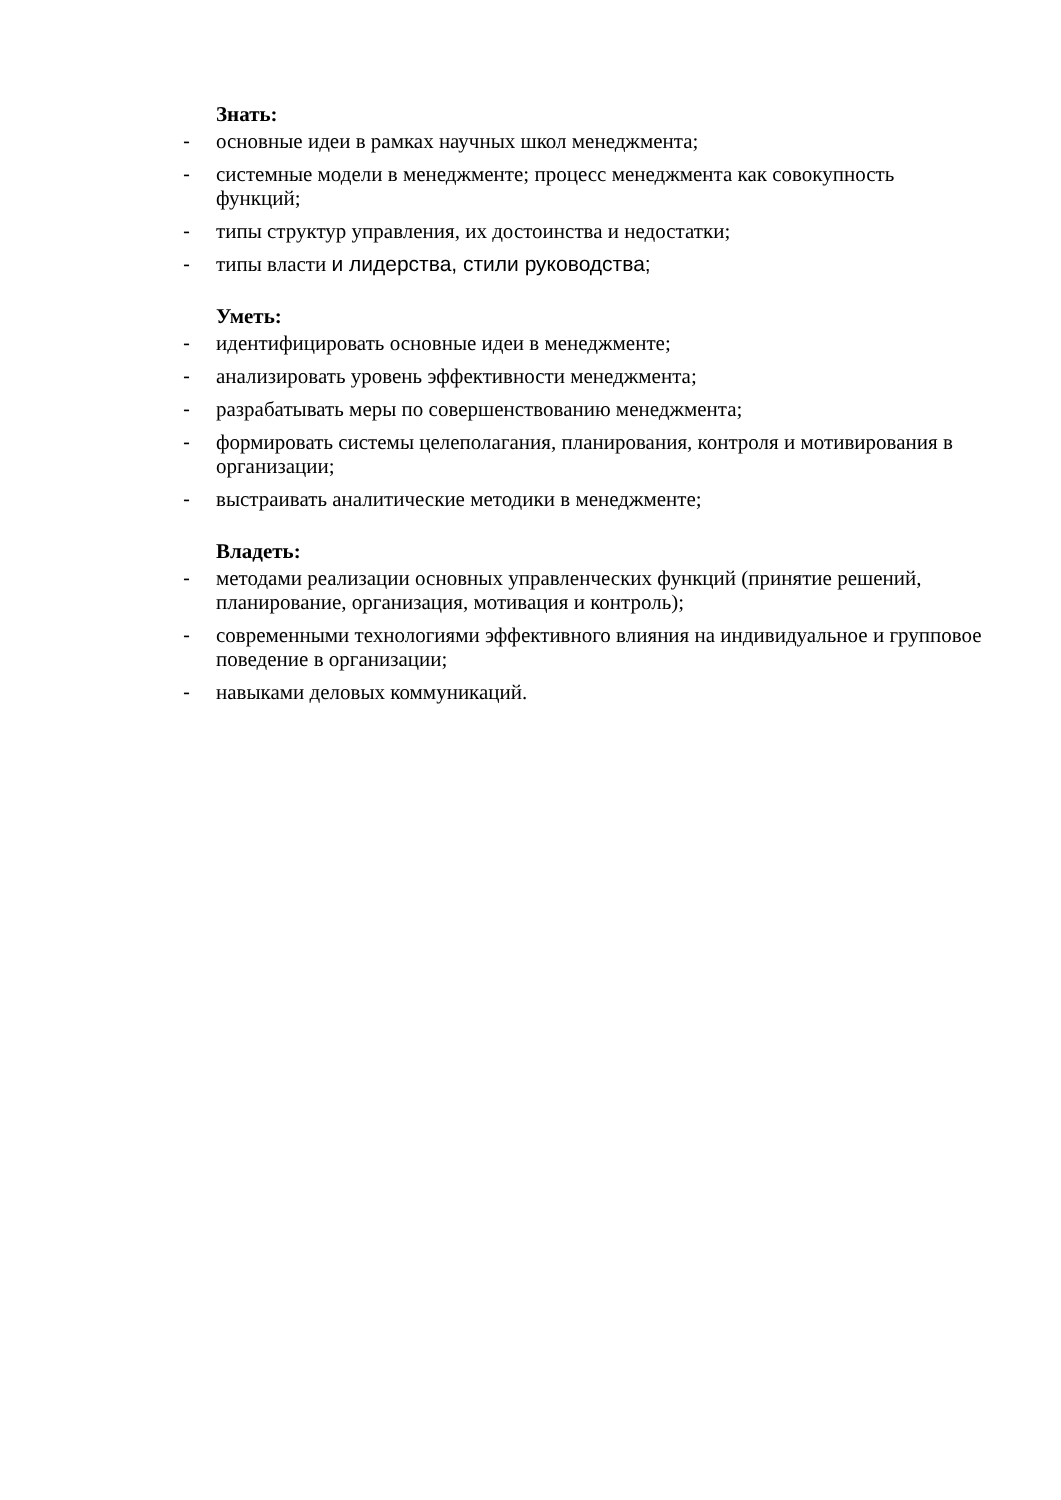Знать:
- основные идеи в рамках научных школ менеджмента;
- системные модели в менеджменте; процесс менеджмента как совокупность функций;
- типы структур управления, их достоинства и недостатки;
- типы власти и лидерства, стили руководства;
Уметь:
- идентифицировать основные идеи в менеджменте;
- анализировать уровень эффективности менеджмента;
- разрабатывать меры по совершенствованию менеджмента;
- формировать системы целеполагания, планирования, контроля и мотивирования в организации;
- выстраивать аналитические методики в менеджменте;
Владеть:
- методами реализации основных управленческих функций (принятие решений, планирование, организация, мотивация и контроль);
- современными технологиями эффективного влияния на индивидуальное и групповое поведение в организации;
- навыками деловых коммуникаций.